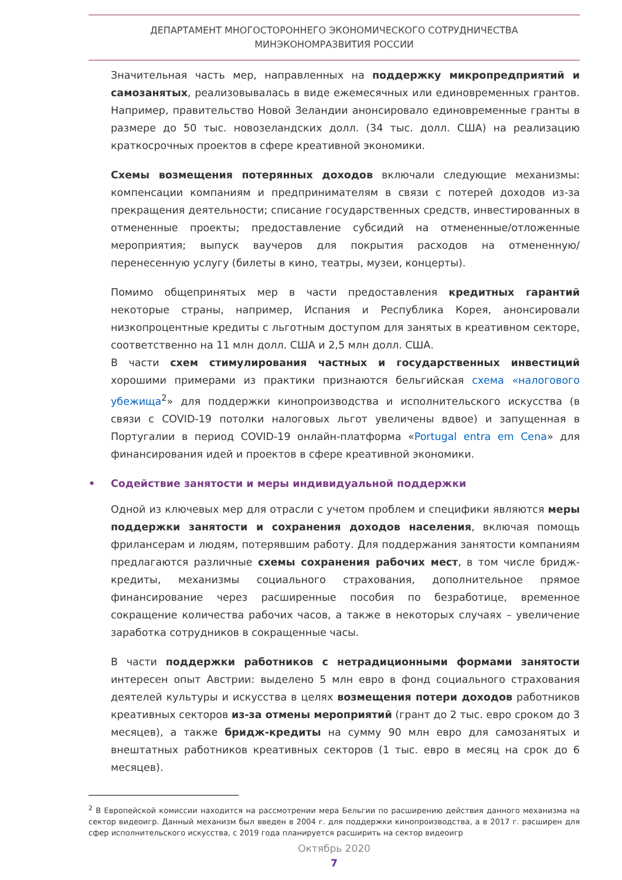ДЕПАРТАМЕНТ МНОГОСТОРОННЕГО ЭКОНОМИЧЕСКОГО СОТРУДНИЧЕСТВА
МИНЭКОНОМРАЗВИТИЯ РОССИИ
Значительная часть мер, направленных на поддержку микропредприятий и самозанятых, реализовывалась в виде ежемесячных или единовременных грантов. Например, правительство Новой Зеландии анонсировало единовременные гранты в размере до 50 тыс. новозеландских долл. (34 тыс. долл. США) на реализацию краткосрочных проектов в сфере креативной экономики.
Схемы возмещения потерянных доходов включали следующие механизмы: компенсации компаниям и предпринимателям в связи с потерей доходов из-за прекращения деятельности; списание государственных средств, инвестированных в отмененные проекты; предоставление субсидий на отмененные/отложенные мероприятия; выпуск ваучеров для покрытия расходов на отмененную/перенесенную услугу (билеты в кино, театры, музеи, концерты).
Помимо общепринятых мер в части предоставления кредитных гарантий некоторые страны, например, Испания и Республика Корея, анонсировали низкопроцентные кредиты с льготным доступом для занятых в креативном секторе, соответственно на 11 млн долл. США и 2,5 млн долл. США.
В части схем стимулирования частных и государственных инвестиций хорошими примерами из практики признаются бельгийская схема «налогового убежища<sup>2</sup>» для поддержки кинопроизводства и исполнительского искусства (в связи с COVID-19 потолки налоговых льгот увеличены вдвое) и запущенная в Португалии в период COVID-19 онлайн-платформа «Portugal entra em Cena» для финансирования идей и проектов в сфере креативной экономики.
• Содействие занятости и меры индивидуальной поддержки
Одной из ключевых мер для отрасли с учетом проблем и специфики являются меры поддержки занятости и сохранения доходов населения, включая помощь фрилансерам и людям, потерявшим работу. Для поддержания занятости компаниям предлагаются различные схемы сохранения рабочих мест, в том числе бридж-кредиты, механизмы социального страхования, дополнительное прямое финансирование через расширенные пособия по безработице, временное сокращение количества рабочих часов, а также в некоторых случаях – увеличение заработка сотрудников в сокращенные часы.
В части поддержки работников с нетрадиционными формами занятости интересен опыт Австрии: выделено 5 млн евро в фонд социального страхования деятелей культуры и искусства в целях возмещения потери доходов работников креативных секторов из-за отмены мероприятий (грант до 2 тыс. евро сроком до 3 месяцев), а также бридж-кредиты на сумму 90 млн евро для самозанятых и внештатных работников креативных секторов (1 тыс. евро в месяц на срок до 6 месяцев).
<sup>2</sup> В Европейской комиссии находится на рассмотрении мера Бельгии по расширению действия данного механизма на сектор видеоигр. Данный механизм был введен в 2004 г. для поддержки кинопроизводства, а в 2017 г. расширен для сфер исполнительского искусства, с 2019 года планируется расширить на сектор видеоигр
Октябрь 2020
7